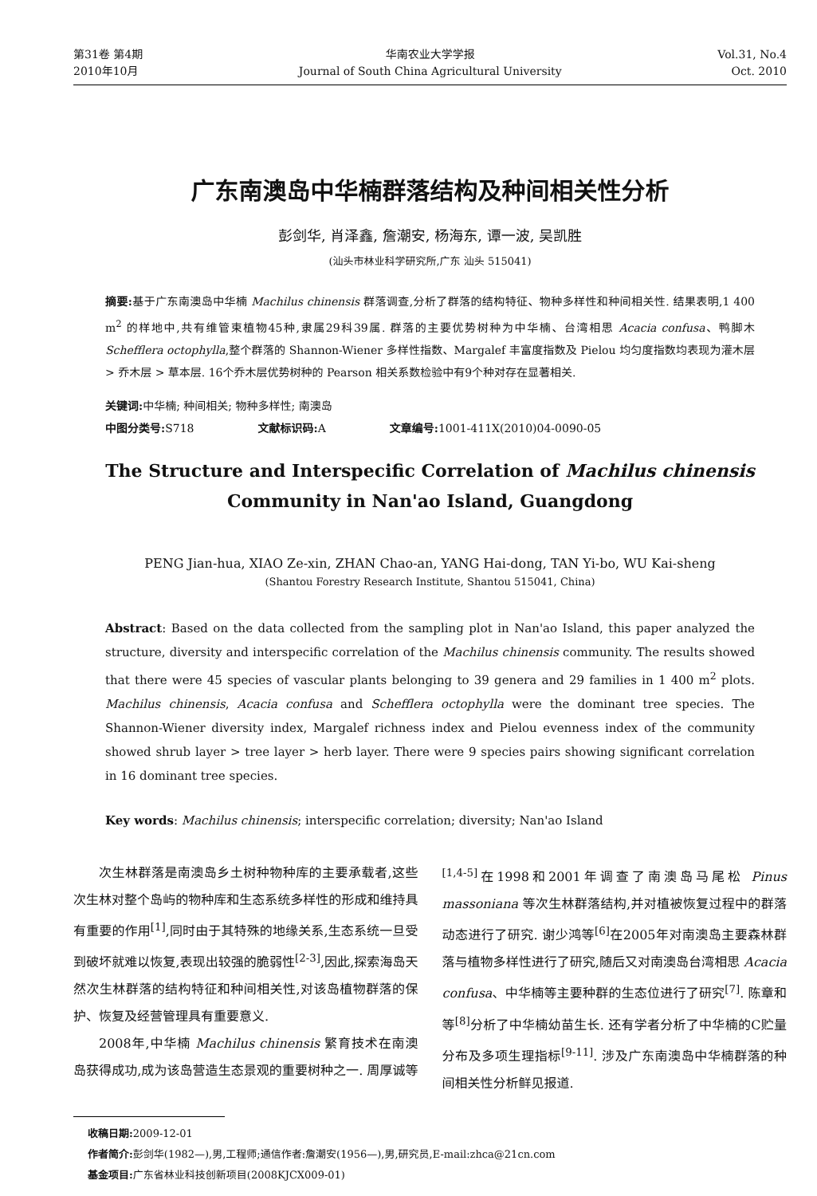第31卷 第4期
2010年10月
华南农业大学学报
Journal of South China Agricultural University
Vol.31, No.4
Oct. 2010
广东南澳岛中华楠群落结构及种间相关性分析
彭剑华, 肖泽鑫, 詹潮安, 杨海东, 谭一波, 吴凯胜
(汕头市林业科学研究所,广东 汕头 515041)
摘要: 基于广东南澳岛中华楠 Machilus chinensis 群落调查,分析了群落的结构特征、物种多样性和种间相关性. 结果表明,1 400 m<sup>2</sup> 的样地中,共有维管束植物45种,隶属29科39属. 群落的主要优势树种为中华楠、台湾相思 Acacia confusa、鸭脚木 Schefflera octophylla,整个群落的 Shannon-Wiener 多样性指数、Margalef 丰富度指数及 Pielou 均匀度指数均表现为灌木层 > 乔木层 > 草本层. 16个乔木层优势树种的 Pearson 相关系数检验中有9个种对存在显著相关.
关键词: 中华楠; 种间相关; 物种多样性; 南澳岛
中图分类号: S718 文献标识码: A 文章编号: 1001-411X(2010)04-0090-05
The Structure and Interspecific Correlation of Machilus chinensis
Community in Nan'ao Island, Guangdong
PENG Jian-hua, XIAO Ze-xin, ZHAN Chao-an, YANG Hai-dong, TAN Yi-bo, WU Kai-sheng
(Shantou Forestry Research Institute, Shantou 515041, China)
Abstract: Based on the data collected from the sampling plot in Nan'ao Island, this paper analyzed the structure, diversity and interspecific correlation of the Machilus chinensis community. The results showed that there were 45 species of vascular plants belonging to 39 genera and 29 families in 1 400 m<sup>2</sup> plots. Machilus chinensis, Acacia confusa and Schefflera octophylla were the dominant tree species. The Shannon-Wiener diversity index, Margalef richness index and Pielou evenness index of the community showed shrub layer > tree layer > herb layer. There were 9 species pairs showing significant correlation in 16 dominant tree species.
Key words: Machilus chinensis; interspecific correlation; diversity; Nan'ao Island
次生林群落是南澳岛乡土树种物种库的主要承载者,这些次生林对整个岛屿的物种库和生态系统多样性的形成和维持具有重要的作用<sup>[1]</sup>,同时由于其特殊的地缘关系,生态系统一旦受到破坏就难以恢复,表现出较强的脆弱性<sup>[2-3]</sup>,因此,探索海岛天然次生林群落的结构特征和种间相关性,对该岛植物群落的保护、恢复及经营管理具有重要意义.
2008年,中华楠 Machilus chinensis 繁育技术在南澳岛获得成功,成为该岛营造生态景观的重要树种之一. 周厚诚等<sup>[1,4-5]</sup>在1998和2001年调查了南澳岛马尾松 Pinus massoniana 等次生林群落结构,并对植被恢复过程中的群落动态进行了研究. 谢少鸿等<sup>[6]</sup>在2005年对南澳岛主要森林群落与植物多样性进行了研究,随后又对南澳岛台湾相思 Acacia confusa、中华楠等主要种群的生态位进行了研究<sup>[7]</sup>. 陈章和等<sup>[8]</sup>分析了中华楠幼苗生长. 还有学者分析了中华楠的C贮量分布及多项生理指标<sup>[9-11]</sup>. 涉及广东南澳岛中华楠群落的种间相关性分析鲜见报道.
收稿日期: 2009-12-01
作者简介: 彭剑华(1982—),男,工程师;通信作者:詹潮安(1956—),男,研究员,E-mail:zhca@21cn.com
基金项目: 广东省林业科技创新项目(2008KJCX009-01)